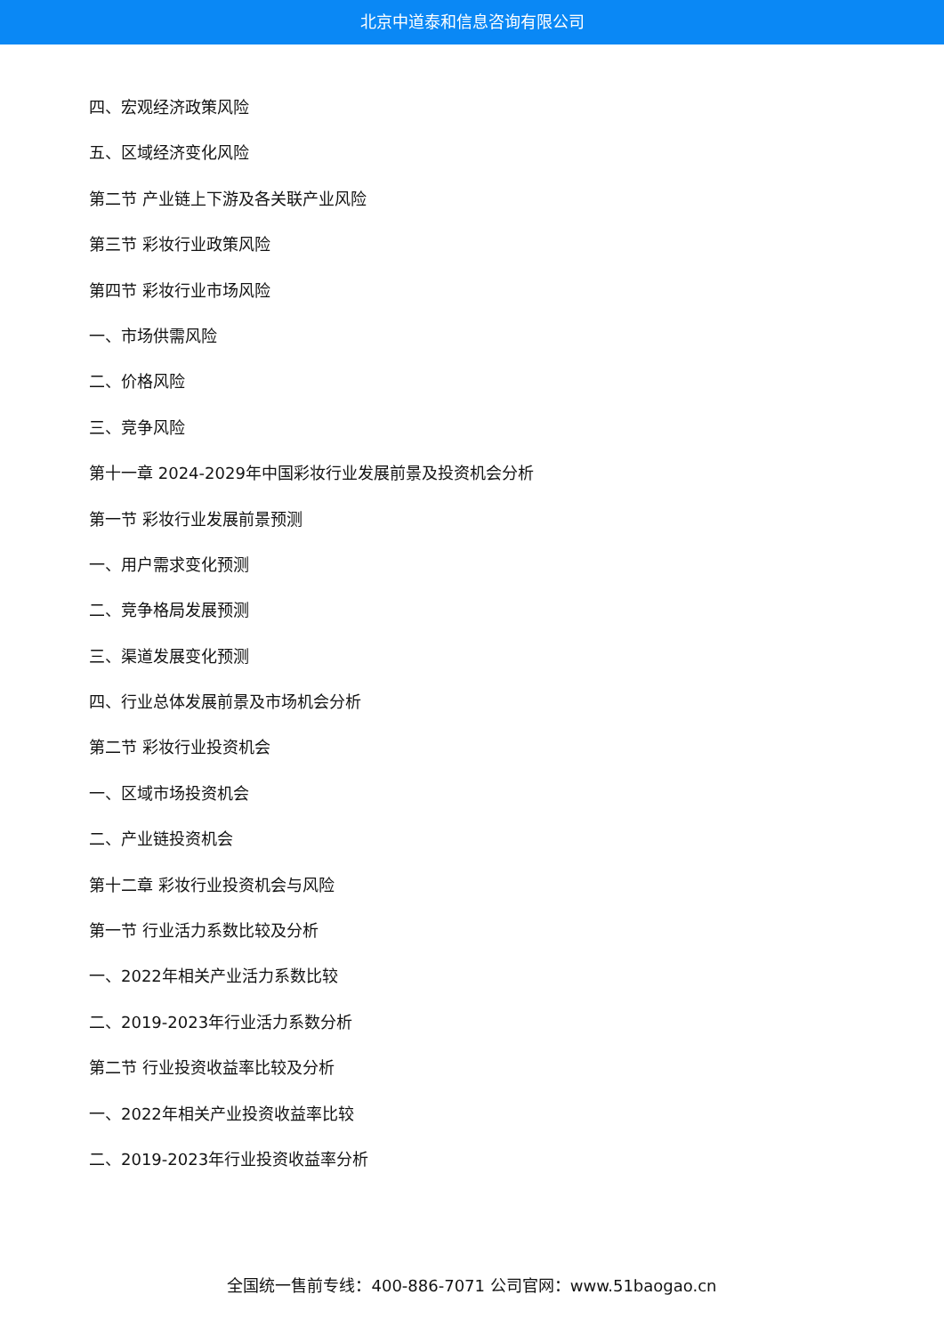北京中道泰和信息咨询有限公司
四、宏观经济政策风险
五、区域经济变化风险
第二节 产业链上下游及各关联产业风险
第三节 彩妆行业政策风险
第四节 彩妆行业市场风险
一、市场供需风险
二、价格风险
三、竞争风险
第十一章 2024-2029年中国彩妆行业发展前景及投资机会分析
第一节 彩妆行业发展前景预测
一、用户需求变化预测
二、竞争格局发展预测
三、渠道发展变化预测
四、行业总体发展前景及市场机会分析
第二节 彩妆行业投资机会
一、区域市场投资机会
二、产业链投资机会
第十二章 彩妆行业投资机会与风险
第一节 行业活力系数比较及分析
一、2022年相关产业活力系数比较
二、2019-2023年行业活力系数分析
第二节 行业投资收益率比较及分析
一、2022年相关产业投资收益率比较
二、2019-2023年行业投资收益率分析
全国统一售前专线：400-886-7071 公司官网：www.51baogao.cn